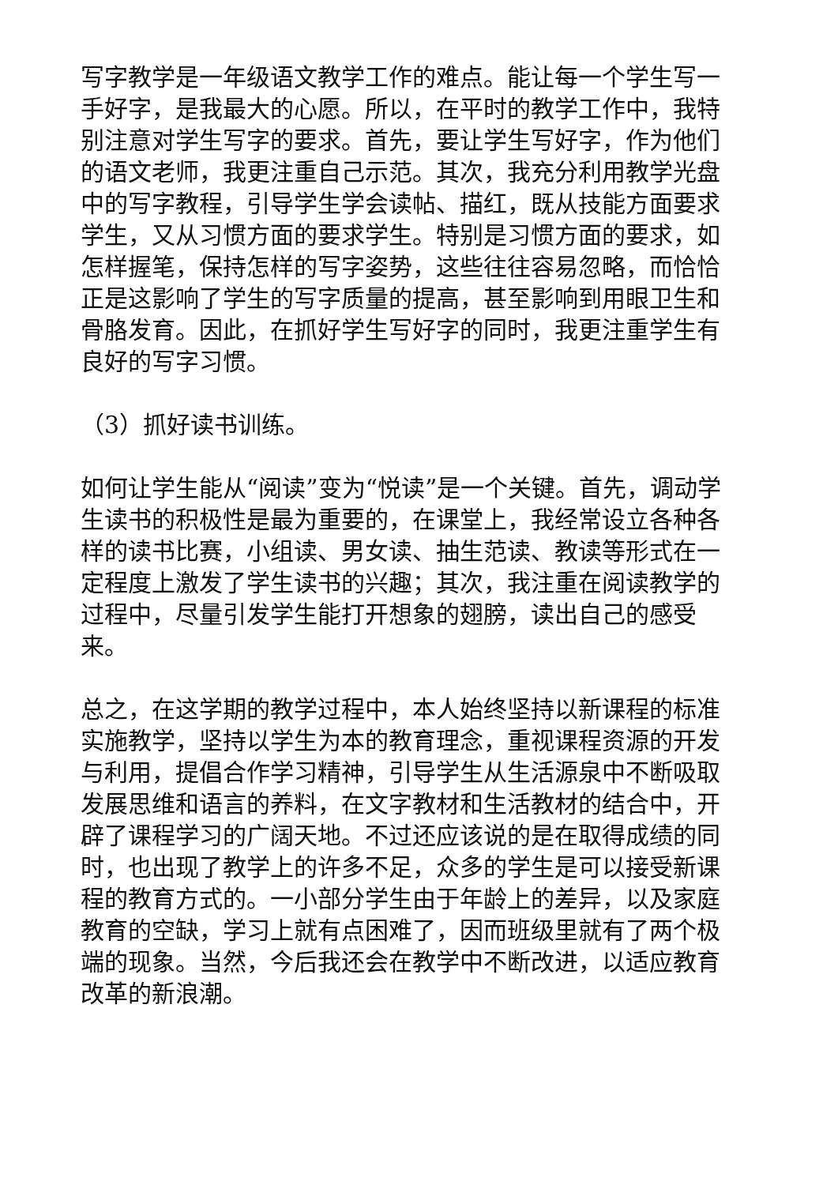写字教学是一年级语文教学工作的难点。能让每一个学生写一手好字，是我最大的心愿。所以，在平时的教学工作中，我特别注意对学生写字的要求。首先，要让学生写好字，作为他们的语文老师，我更注重自己示范。其次，我充分利用教学光盘中的写字教程，引导学生学会读帖、描红，既从技能方面要求学生，又从习惯方面的要求学生。特别是习惯方面的要求，如怎样握笔，保持怎样的写字姿势，这些往往容易忽略，而恰恰正是这影响了学生的写字质量的提高，甚至影响到用眼卫生和骨胳发育。因此，在抓好学生写好字的同时，我更注重学生有良好的写字习惯。
（3）抓好读书训练。
如何让学生能从“阅读”变为“悦读”是一个关键。首先，调动学生读书的积极性是最为重要的，在课堂上，我经常设立各种各样的读书比赛，小组读、男女读、抽生范读、教读等形式在一定程度上激发了学生读书的兴趣；其次，我注重在阅读教学的过程中，尽量引发学生能打开想象的翅膀，读出自己的感受来。
总之，在这学期的教学过程中，本人始终坚持以新课程的标准实施教学，坚持以学生为本的教育理念，重视课程资源的开发与利用，提倡合作学习精神，引导学生从生活源泉中不断吸取发展思维和语言的养料，在文字教材和生活教材的结合中，开辟了课程学习的广阔天地。不过还应该说的是在取得成绩的同时，也出现了教学上的许多不足，众多的学生是可以接受新课程的教育方式的。一小部分学生由于年龄上的差异，以及家庭教育的空缺，学习上就有点困难了，因而班级里就有了两个极端的现象。当然，今后我还会在教学中不断改进，以适应教育改革的新浪潮。